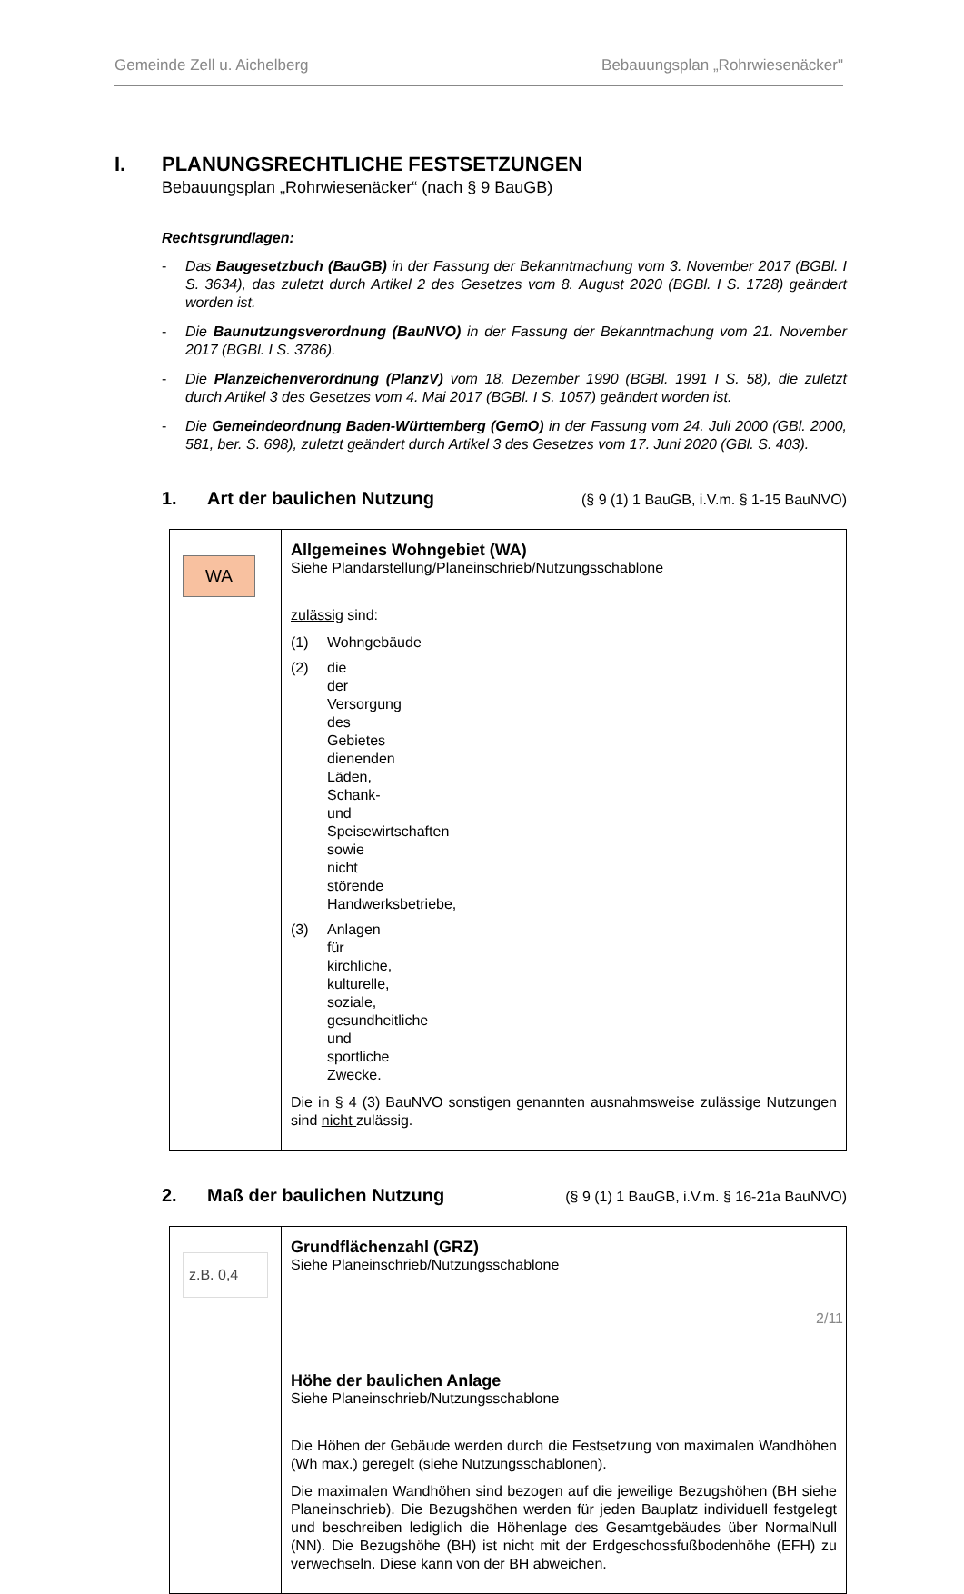Gemeinde Zell u. Aichelberg Bebauungsplan „Rohrwiesenäcker"
I. PLANUNGSRECHTLICHE FESTSETZUNGEN
Bebauungsplan „Rohrwiesenäcker“ (nach § 9 BauGB)
Rechtsgrundlagen:
- Das Baugesetzbuch (BauGB) in der Fassung der Bekanntmachung vom 3. November 2017 (BGBl. I S. 3634), das zuletzt durch Artikel 2 des Gesetzes vom 8. August 2020 (BGBl. I S. 1728) geändert worden ist.
- Die Baunutzungsverordnung (BauNVO) in der Fassung der Bekanntmachung vom 21. November 2017 (BGBl. I S. 3786).
- Die Planzeichenverordnung (PlanzV) vom 18. Dezember 1990 (BGBl. 1991 I S. 58), die zuletzt durch Artikel 3 des Gesetzes vom 4. Mai 2017 (BGBl. I S. 1057) geändert worden ist.
- Die Gemeindeordnung Baden-Württemberg (GemO) in der Fassung vom 24. Juli 2000 (GBl. 2000, 581, ber. S. 698), zuletzt geändert durch Artikel 3 des Gesetzes vom 17. Juni 2020 (GBl. S. 403).
1. Art der baulichen Nutzung (§ 9 (1) 1 BauGB, i.V.m. § 1-15 BauNVO)
| WA | Allgemeines Wohngebiet (WA) Siehe Plandarstellung/Planeinschrieb/Nutzungsschablone zulässig sind: (1) Wohngebäude (2) die der Versorgung des Gebietes dienenden Läden, Schank- und Speisewirtschaften sowie nicht störende Handwerksbetriebe, (3) Anlagen für kirchliche, kulturelle, soziale, gesundheitliche und sportliche Zwecke. Die in § 4 (3) BauNVO sonstigen genannten ausnahmsweise zulässige Nutzungen sind nicht zulässig. |
2. Maß der baulichen Nutzung (§ 9 (1) 1 BauGB, i.V.m. § 16-21a BauNVO)
| z.B. 0,4 | Grundflächenzahl (GRZ) Siehe Planeinschrieb/Nutzungsschablone |
| | Höhe der baulichen Anlage Siehe Planeinschrieb/Nutzungsschablone Die Höhen der Gebäude werden durch die Festsetzung von maximalen Wandhöhen (Wh max.) geregelt (siehe Nutzungsschablonen). Die maximalen Wandhöhen sind bezogen auf die jeweilige Bezugshöhen (BH siehe Planeinschrieb). Die Bezugshöhen werden für jeden Bauplatz individuell festgelegt und beschreiben lediglich die Höhenlage des Gesamtgebäudes über NormalNull (NN). Die Bezugshöhe (BH) ist nicht mit der Erdgeschossfußbodenhöhe (EFH) zu verwechseln. Diese kann von der BH abweichen. |
2/11